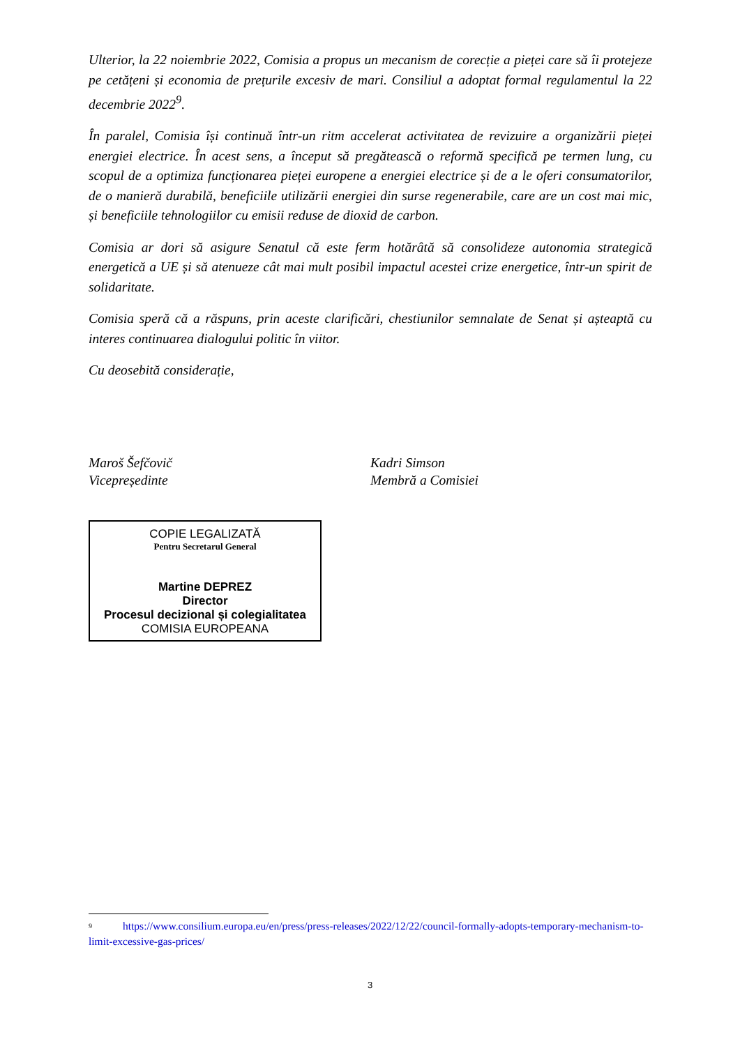Ulterior, la 22 noiembrie 2022, Comisia a propus un mecanism de corecție a pieței care să îi protejeze pe cetățeni și economia de prețurile excesiv de mari. Consiliul a adoptat formal regulamentul la 22 decembrie 2022<sup>9</sup>.
În paralel, Comisia își continuă într-un ritm accelerat activitatea de revizuire a organizării pieței energiei electrice. În acest sens, a început să pregătească o reformă specifică pe termen lung, cu scopul de a optimiza funcționarea pieței europene a energiei electrice și de a le oferi consumatorilor, de o manieră durabilă, beneficiile utilizării energiei din surse regenerabile, care are un cost mai mic, și beneficiile tehnologiilor cu emisii reduse de dioxid de carbon.
Comisia ar dori să asigure Senatul că este ferm hotărâtă să consolideze autonomia strategică energetică a UE și să atenueze cât mai mult posibil impactul acestei crize energetice, într-un spirit de solidaritate.
Comisia speră că a răspuns, prin aceste clarificări, chestiunilor semnalate de Senat și așteaptă cu interes continuarea dialogului politic în viitor.
Cu deosebită considerație,
Maroš Šefčovič
Vicepreședinte
Kadri Simson
Membră a Comisiei
COPIE LEGALIZATĂ
Pentru Secretarul General
Martine DEPREZ
Director
Procesul decizional și colegialitatea
COMISIA EUROPEANA
<sup>9</sup> https://www.consilium.europa.eu/en/press/press-releases/2022/12/22/council-formally-adopts-temporary-mechanism-to-limit-excessive-gas-prices/
3